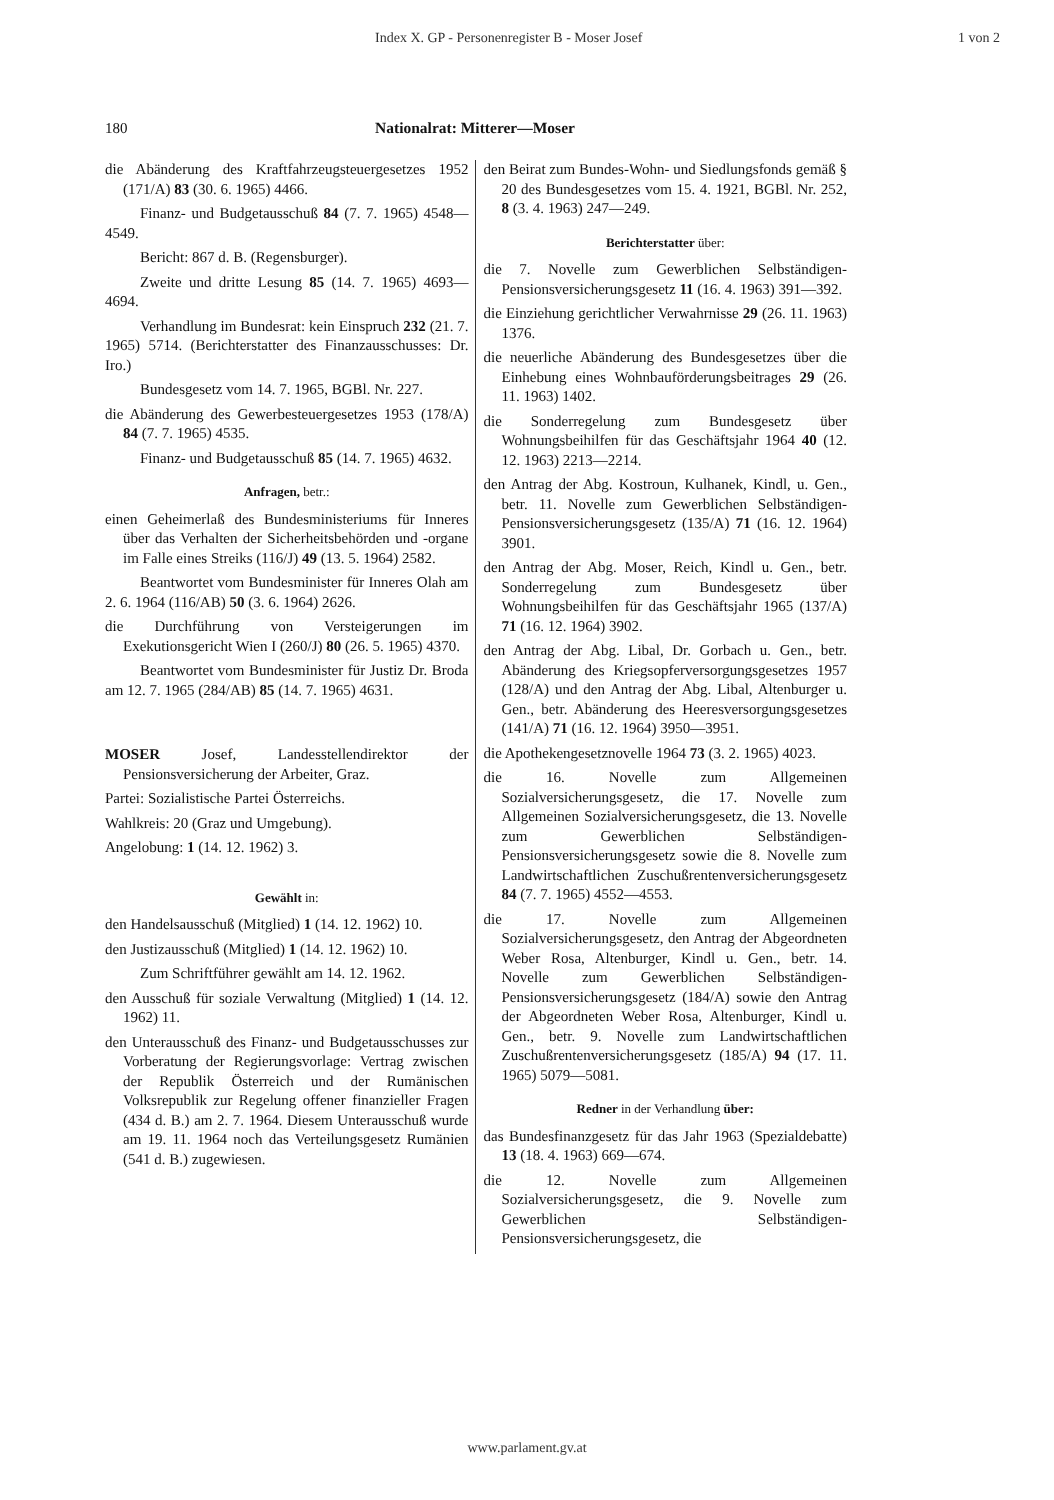Index X. GP - Personenregister B - Moser Josef 1 von 2
180
Nationalrat: Mitterer—Moser
die Abänderung des Kraftfahrzeugsteuergesetzes 1952 (171/A) 83 (30. 6. 1965) 4466.
Finanz- und Budgetausschuß 84 (7. 7. 1965) 4548—4549.
Bericht: 867 d. B. (Regensburger).
Zweite und dritte Lesung 85 (14. 7. 1965) 4693—4694.
Verhandlung im Bundesrat: kein Einspruch 232 (21. 7. 1965) 5714. (Berichterstatter des Finanzausschusses: Dr. Iro.)
Bundesgesetz vom 14. 7. 1965, BGBl. Nr. 227.
die Abänderung des Gewerbesteuergesetzes 1953 (178/A) 84 (7. 7. 1965) 4535.
Finanz- und Budgetausschuß 85 (14. 7. 1965) 4632.
Anfragen, betr.:
einen Geheimerlaß des Bundesministeriums für Inneres über das Verhalten der Sicherheitsbehörden und -organe im Falle eines Streiks (116/J) 49 (13. 5. 1964) 2582.
Beantwortet vom Bundesminister für Inneres Olah am 2. 6. 1964 (116/AB) 50 (3. 6. 1964) 2626.
die Durchführung von Versteigerungen im Exekutionsgericht Wien I (260/J) 80 (26. 5. 1965) 4370.
Beantwortet vom Bundesminister für Justiz Dr. Broda am 12. 7. 1965 (284/AB) 85 (14. 7. 1965) 4631.
MOSER Josef, Landesstellendirektor der Pensionsversicherung der Arbeiter, Graz.
Partei: Sozialistische Partei Österreichs.
Wahlkreis: 20 (Graz und Umgebung).
Angelobung: 1 (14. 12. 1962) 3.
Gewählt in:
den Handelsausschuß (Mitglied) 1 (14. 12. 1962) 10.
den Justizausschuß (Mitglied) 1 (14. 12. 1962) 10.
Zum Schriftführer gewählt am 14. 12. 1962.
den Ausschuß für soziale Verwaltung (Mitglied) 1 (14. 12. 1962) 11.
den Unterausschuß des Finanz- und Budgetausschusses zur Vorberatung der Regierungsvorlage: Vertrag zwischen der Republik Österreich und der Rumänischen Volksrepublik zur Regelung offener finanzieller Fragen (434 d. B.) am 2. 7. 1964. Diesem Unterausschuß wurde am 19. 11. 1964 noch das Verteilungsgesetz Rumänien (541 d. B.) zugewiesen.
den Beirat zum Bundes-Wohn- und Siedlungsfonds gemäß § 20 des Bundesgesetzes vom 15. 4. 1921, BGBl. Nr. 252, 8 (3. 4. 1963) 247—249.
Berichterstatter über:
die 7. Novelle zum Gewerblichen Selbständigen-Pensionsversicherungsgesetz 11 (16. 4. 1963) 391—392.
die Einziehung gerichtlicher Verwahrnisse 29 (26. 11. 1963) 1376.
die neuerliche Abänderung des Bundesgesetzes über die Einhebung eines Wohnbauförderungsbeitrages 29 (26. 11. 1963) 1402.
die Sonderregelung zum Bundesgesetz über Wohnungsbeihilfen für das Geschäftsjahr 1964 40 (12. 12. 1963) 2213—2214.
den Antrag der Abg. Kostroun, Kulhanek, Kindl, u. Gen., betr. 11. Novelle zum Gewerblichen Selbständigen-Pensionsversicherungsgesetz (135/A) 71 (16. 12. 1964) 3901.
den Antrag der Abg. Moser, Reich, Kindl u. Gen., betr. Sonderregelung zum Bundesgesetz über Wohnungsbeihilfen für das Geschäftsjahr 1965 (137/A) 71 (16. 12. 1964) 3902.
den Antrag der Abg. Libal, Dr. Gorbach u. Gen., betr. Abänderung des Kriegsopferversorgungsgesetzes 1957 (128/A) und den Antrag der Abg. Libal, Altenburger u. Gen., betr. Abänderung des Heeresversorgungsgesetzes (141/A) 71 (16. 12. 1964) 3950—3951.
die Apothekengesetznovelle 1964 73 (3. 2. 1965) 4023.
die 16. Novelle zum Allgemeinen Sozialversicherungsgesetz, die 17. Novelle zum Allgemeinen Sozialversicherungsgesetz, die 13. Novelle zum Gewerblichen Selbständigen-Pensionsversicherungsgesetz sowie die 8. Novelle zum Landwirtschaftlichen Zuschußrentenversicherungsgesetz 84 (7. 7. 1965) 4552—4553.
die 17. Novelle zum Allgemeinen Sozialversicherungsgesetz, den Antrag der Abgeordneten Weber Rosa, Altenburger, Kindl u. Gen., betr. 14. Novelle zum Gewerblichen Selbständigen-Pensionsversicherungsgesetz (184/A) sowie den Antrag der Abgeordneten Weber Rosa, Altenburger, Kindl u. Gen., betr. 9. Novelle zum Landwirtschaftlichen Zuschußrentenversicherungsgesetz (185/A) 94 (17. 11. 1965) 5079—5081.
Redner in der Verhandlung über:
das Bundesfinanzgesetz für das Jahr 1963 (Spezialdebatte) 13 (18. 4. 1963) 669—674.
die 12. Novelle zum Allgemeinen Sozialversicherungsgesetz, die 9. Novelle zum Gewerblichen Selbständigen-Pensionsversicherungsgesetz, die
www.parlament.gv.at